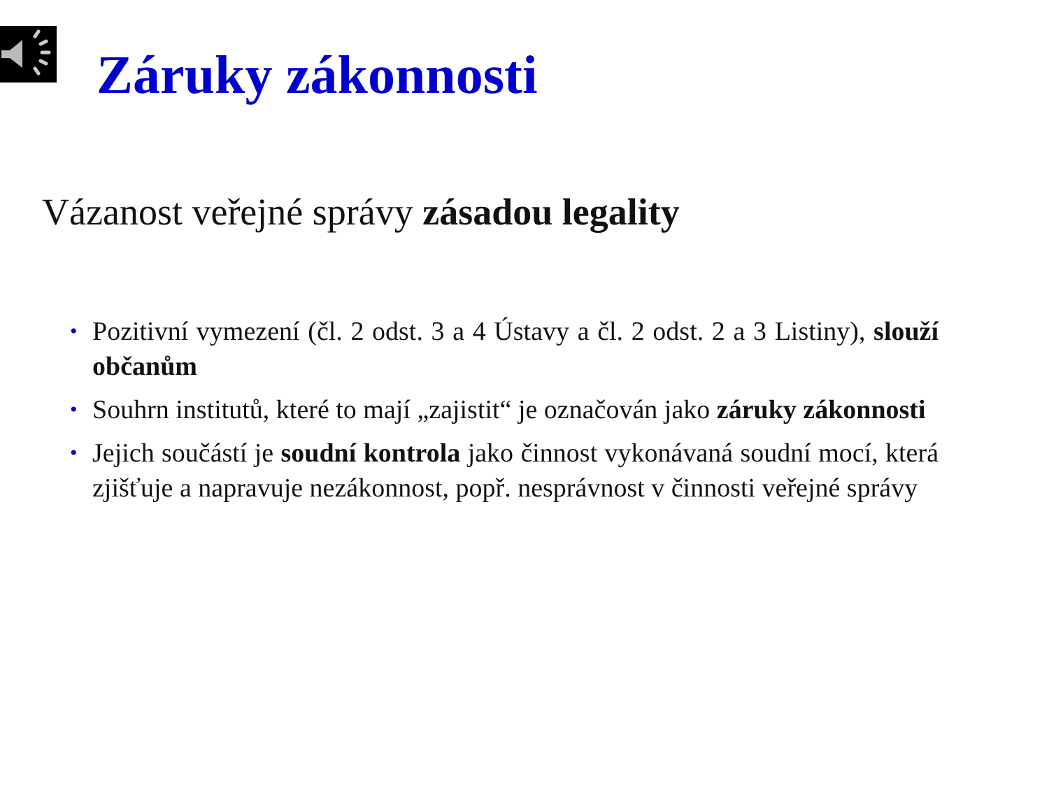Záruky zákonnosti
Vázanost veřejné správy zásadou legality
• Pozitivní vymezení (čl. 2 odst. 3 a 4 Ústavy a čl. 2 odst. 2 a 3 Listiny), slouží občanům
• Souhrn institutů, které to mají „zajistit“ je označován jako záruky zákonnosti
• Jejich součástí je soudní kontrola jako činnost vykonávaná soudní mocí, která zjišťuje a napravuje nezákonnost, popř. nesprávnost v činnosti veřejné správy